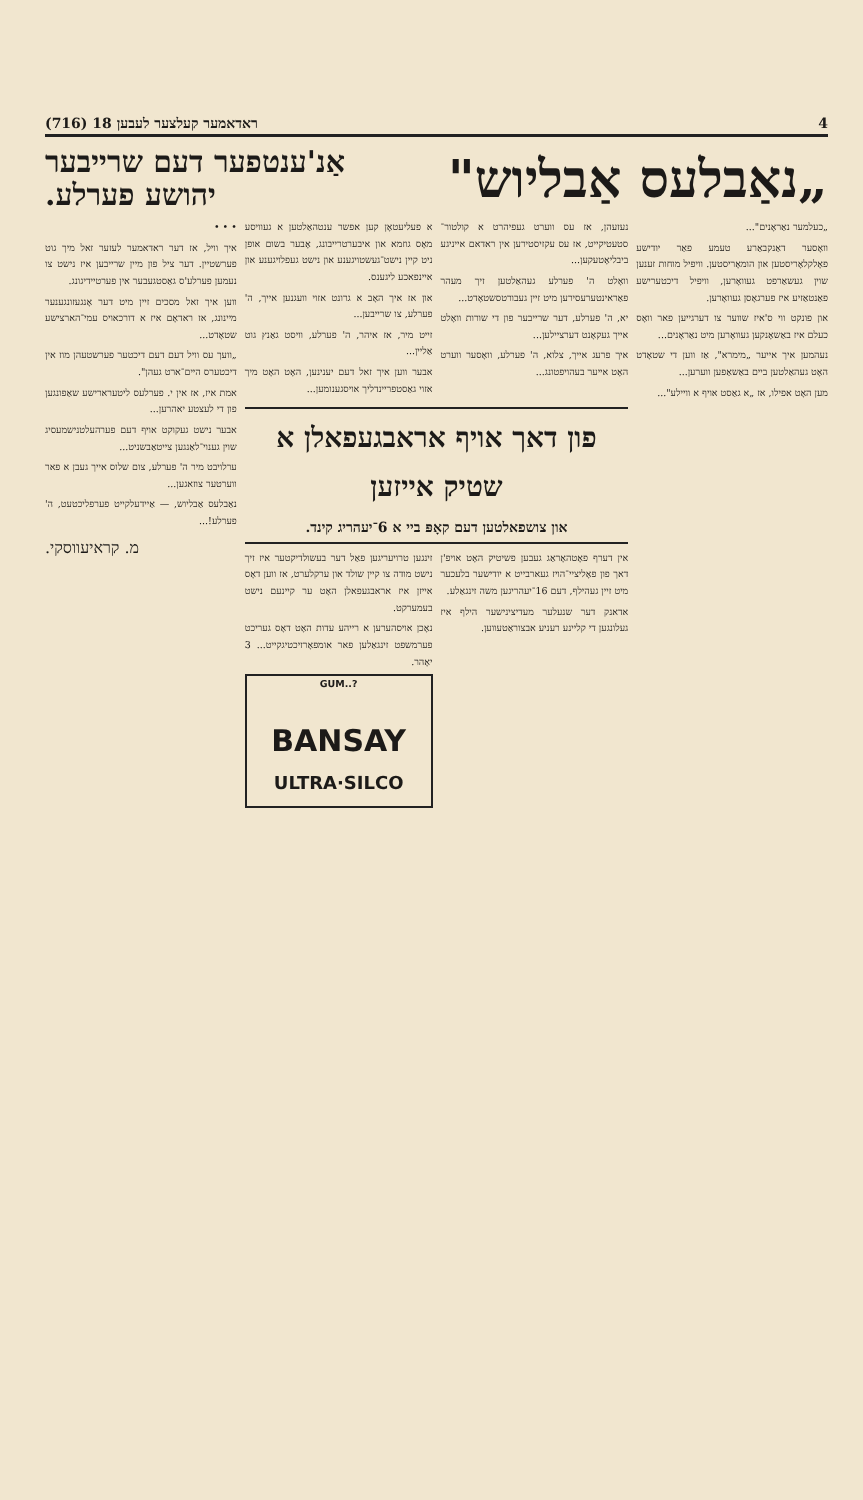4 ראדאמער קעלצער לעבען 18 (716)
„נאַבלעס אַבליוש"
אַנ'ענטפער דעם שרייבער
יהושע פערלע.
„כעלמער נאַראָנים"...
וואָסער דאַנקבאַרע טעמע פאַר יודי­שע פאָלקלאָריסטען און הומאָריסטען. וויפיל מוחות זענען שוין געשאַרפט גע­וואָרען, וויפיל דיכטערישע פאַנטאַזיע איז פערגאָסן געוואָרען.
און פונקט ווי ס'איז שווער צו דער­גייען פאר וואָס כעלם איז באַשאָנקען געוואָרען מיט נאַראָנים...
נעהמען איך אייער „מימרא", אַז ווען די שטאָדט האָט געהאַלטען ביים באַשאַפען ווערען...
מען האָט אפילו, אז „א גאַסט אויף א וויילע"...
נעזעהן, אז עס ווערט געפיהרט א קול­טור־סטעטיקייט, אז עס עקזיסטירען אין ראדאם אייניגע ביבליאָטעקען...
וואָלט ה' פערלע געהאַלטען זיך מעהר פאַראינטערעסירען מיט זיין געבורטס­שטאָדט...
יא, ה' פערלע, דער שרייבער פון די שורות וואָלט אייך געקאָנט דערציי­לען...
איך פרעג אייך, צלוא, ה' פערלע, וואָסער ווערט האָט אייער בעהויפטונג...
א פעליעטאָן קען אפשר ענטהאַלטען א געוויסע מאָס גוזמא און איבערטריי­בונג, אָבער בשום אופן ניט קיין נישט־געשטויגענע און נישט געפלויגענע און איינפאכע ליגענס.
און אז איך האָב א גרונט אזוי וועג­נען אייך, ה' פערלע, צו שרייבען...
זייט מיר, אז איהר, ה' פערלע, וויסט גאַנץ גוט אַליין...
אבער ווען איך זאל דעם יענינען, האָט האָט מיך אזוי גאַסטפריינדליך אויס­גענומען...
פון דאך אויף אראבגעפאלן א שטיק אייזען
און צושפאלטען דעם קאָפּ ביי א 6־יעהריג קינד.
אין דערף פאָטהאָראַג געבען פשיטיק האָט אויפ'ן דאך פון פאָליציי־הויז גע­ארבייט א יודישער בלעכער מיט זיין געהילף, דעם 16־יעהריגען משה זינגאַלע.
אדאנק דער שנעלער מעדיצינישער הילף איז געלונגען די קליינע רעניע אבצוראַטעווען.
זינגען טרויעריגען פאַל דער בעשול­דיקטער איז זיך נישט מודה צו קיין שולד און ערקלערט, אז ווען דאָס אייזן איז אראבגעפאלן האָט ער קיינעם נישט בעמערקט.
נאָכן אויסהערען א רייהע עדות האָט דאָס געריכט פערמשפט זינגאַלען פאר אומפאָרזיכטיגקייט... 3 יאָהר.
GUM..?
BANSAY
ULTRA·SILCO
• • •
איך וויל, אז דער ראדאמער לעזער זאל מיך גוט פערשטיין. דער ציל פון מיין שרייבען איז נישט צו נעמען פערלע'ס גאַסטגעבער אין פערטיידיגונג.
ווען איך זאל מסכים זיין מיט דער אָנ­געזונגענער מיינונג, אז ראדאָם איז א דורכאויס עמי־הארצישע שטאָדט...
„וועך עס וויל דעם דעם דיכטער פערשטעהן מוז אין דיכטערס היים־ארט געהן".
אמת איז, אז אין י. פערלעס ליטערא­רישע שאַפונגען פון די לעצטע יאהרען...
אבער נישט געקוקט אויף דעם פער­העלטנישמעסיג שוין גענוי־לאַנגען צייט­אַבשניט...
ערלויבט מיר ה' פערלע, צום שלוס אייך געבן א פאר ווערטער צוזאגען...
נאַבלעס אַבליוש, — אַיידעלקייט פער­פליכטעט, ה' פערלע!...
מ. קראיעווסקי.